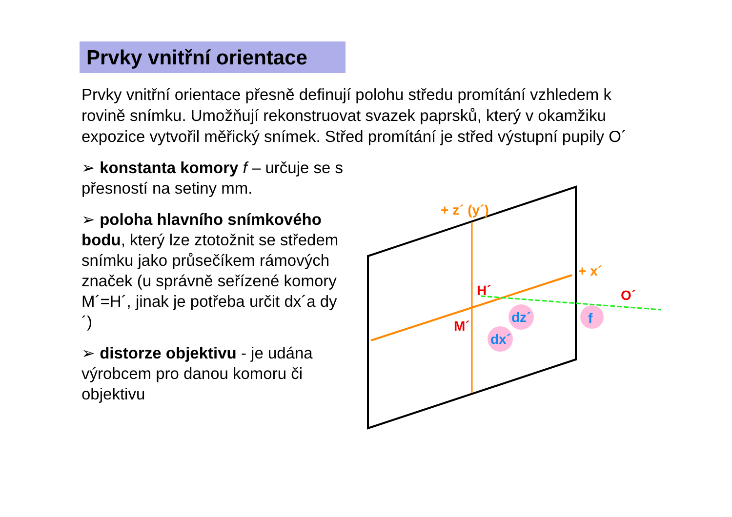Prvky vnitřní orientace
Prvky vnitřní orientace přesně definují polohu středu promítání vzhledem k rovině snímku. Umožňují rekonstruovat svazek paprsků, který v okamžiku expozice vytvořil měřický snímek. Střed promítání je střed výstupní pupily O´
➢ konstanta komory f – určuje se s přesností na setiny mm.
➢ poloha hlavního snímkového bodu, který lze ztotožnit se středem snímku jako průsečíkem rámových značek (u správně seřízené komory M´=H´, jinak je potřeba určit dx´a dy´)
➢ distorze objektivu - je udána výrobcem pro danou komoru či objektivu
+ z´ (y´)
+ x´
H´
M´
O´
dz´
dx´
f